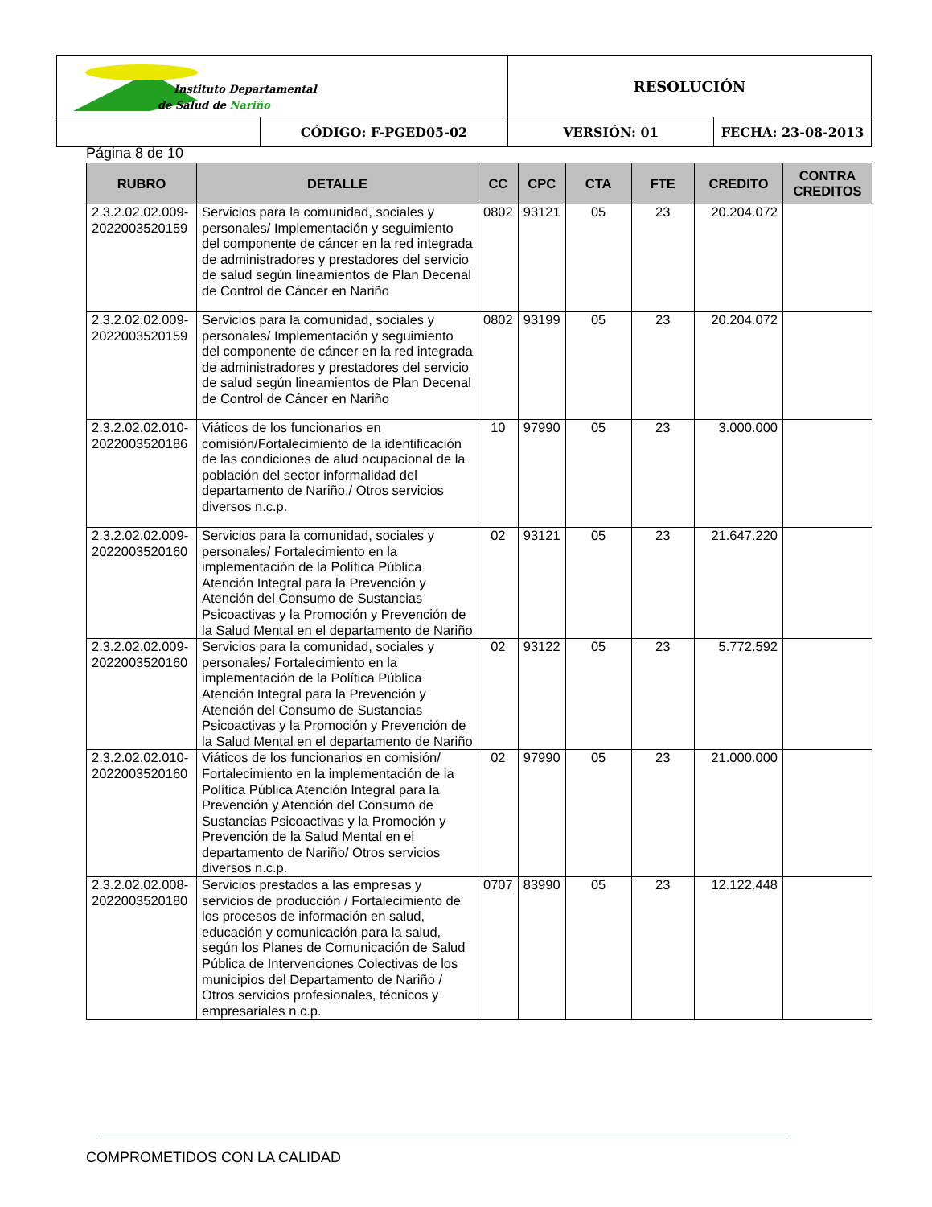| Instituto Departamental de Salud de Nariño | | RESOLUCIÓN | |
| | CÓDIGO: F-PGED05-02 | VERSIÓN: 01 | FECHA: 23-08-2013 |
Página 8 de 10
| RUBRO | DETALLE | CC | CPC | CTA | FTE | CREDITO | CONTRA CREDITOS |
| --- | --- | --- | --- | --- | --- | --- | --- |
| 2.3.2.02.02.009-2022003520159 | Servicios para la comunidad, sociales y personales/ Implementación y seguimiento del componente de cáncer en la red integrada de administradores y prestadores del servicio de salud según lineamientos de Plan Decenal de Control de Cáncer en Nariño | 0802 | 93121 | 05 | 23 | 20.204.072 | |
| 2.3.2.02.02.009-2022003520159 | Servicios para la comunidad, sociales y personales/ Implementación y seguimiento del componente de cáncer en la red integrada de administradores y prestadores del servicio de salud según lineamientos de Plan Decenal de Control de Cáncer en Nariño | 0802 | 93199 | 05 | 23 | 20.204.072 | |
| 2.3.2.02.02.010-2022003520186 | Viáticos de los funcionarios en comisión/Fortalecimiento de la identificación de las condiciones de alud ocupacional de la población del sector informalidad del departamento de Nariño./ Otros servicios diversos n.c.p. | 10 | 97990 | 05 | 23 | 3.000.000 | |
| 2.3.2.02.02.009-2022003520160 | Servicios para la comunidad, sociales y personales/ Fortalecimiento en la implementación de la Política Pública Atención Integral para la Prevención y Atención del Consumo de Sustancias Psicoactivas y la Promoción y Prevención de la Salud Mental en el departamento de Nariño | 02 | 93121 | 05 | 23 | 21.647.220 | |
| 2.3.2.02.02.009-2022003520160 | Servicios para la comunidad, sociales y personales/ Fortalecimiento en la implementación de la Política Pública Atención Integral para la Prevención y Atención del Consumo de Sustancias Psicoactivas y la Promoción y Prevención de la Salud Mental en el departamento de Nariño | 02 | 93122 | 05 | 23 | 5.772.592 | |
| 2.3.2.02.02.010-2022003520160 | Viáticos de los funcionarios en comisión/ Fortalecimiento en la implementación de la Política Pública Atención Integral para la Prevención y Atención del Consumo de Sustancias Psicoactivas y la Promoción y Prevención de la Salud Mental en el departamento de Nariño/ Otros servicios diversos n.c.p. | 02 | 97990 | 05 | 23 | 21.000.000 | |
| 2.3.2.02.02.008-2022003520180 | Servicios prestados a las empresas y servicios de producción / Fortalecimiento de los procesos de información en salud, educación y comunicación para la salud, según los Planes de Comunicación de Salud Pública de Intervenciones Colectivas de los municipios del Departamento de Nariño / Otros servicios profesionales, técnicos y empresariales n.c.p. | 0707 | 83990 | 05 | 23 | 12.122.448 | |
COMPROMETIDOS CON LA CALIDAD